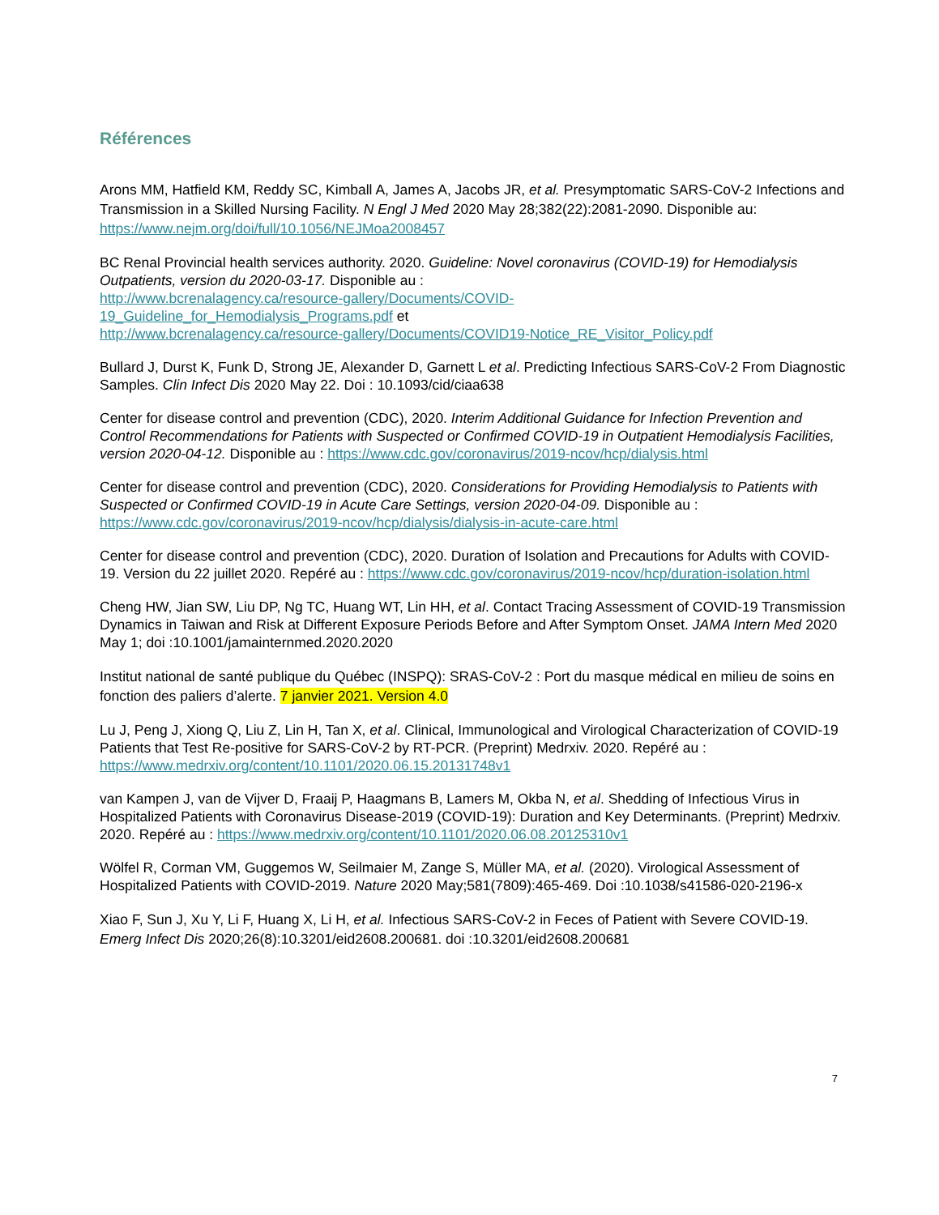Références
Arons MM, Hatfield KM, Reddy SC, Kimball A, James A, Jacobs JR, et al. Presymptomatic SARS-CoV-2 Infections and Transmission in a Skilled Nursing Facility. N Engl J Med 2020 May 28;382(22):2081-2090. Disponible au: https://www.nejm.org/doi/full/10.1056/NEJMoa2008457
BC Renal Provincial health services authority. 2020. Guideline: Novel coronavirus (COVID-19) for Hemodialysis Outpatients, version du 2020-03-17. Disponible au :
http://www.bcrenalagency.ca/resource-gallery/Documents/COVID-
19_Guideline_for_Hemodialysis_Programs.pdf et
http://www.bcrenalagency.ca/resource-gallery/Documents/COVID19-Notice_RE_Visitor_Policy.pdf
Bullard J, Durst K, Funk D, Strong JE, Alexander D, Garnett L et al. Predicting Infectious SARS-CoV-2 From Diagnostic Samples. Clin Infect Dis 2020 May 22. Doi : 10.1093/cid/ciaa638
Center for disease control and prevention (CDC), 2020. Interim Additional Guidance for Infection Prevention and Control Recommendations for Patients with Suspected or Confirmed COVID-19 in Outpatient Hemodialysis Facilities, version 2020-04-12. Disponible au : https://www.cdc.gov/coronavirus/2019-ncov/hcp/dialysis.html
Center for disease control and prevention (CDC), 2020. Considerations for Providing Hemodialysis to Patients with Suspected or Confirmed COVID-19 in Acute Care Settings, version 2020-04-09. Disponible au : https://www.cdc.gov/coronavirus/2019-ncov/hcp/dialysis/dialysis-in-acute-care.html
Center for disease control and prevention (CDC), 2020. Duration of Isolation and Precautions for Adults with COVID-19. Version du 22 juillet 2020. Repéré au : https://www.cdc.gov/coronavirus/2019-ncov/hcp/duration-isolation.html
Cheng HW, Jian SW, Liu DP, Ng TC, Huang WT, Lin HH, et al. Contact Tracing Assessment of COVID-19 Transmission Dynamics in Taiwan and Risk at Different Exposure Periods Before and After Symptom Onset. JAMA Intern Med 2020 May 1; doi :10.1001/jamainternmed.2020.2020
Institut national de santé publique du Québec (INSPQ): SRAS-CoV-2 : Port du masque médical en milieu de soins en fonction des paliers d’alerte. 7 janvier 2021. Version 4.0
Lu J, Peng J, Xiong Q, Liu Z, Lin H, Tan X, et al. Clinical, Immunological and Virological Characterization of COVID-19 Patients that Test Re-positive for SARS-CoV-2 by RT-PCR. (Preprint) Medrxiv. 2020. Repéré au : https://www.medrxiv.org/content/10.1101/2020.06.15.20131748v1
van Kampen J, van de Vijver D, Fraaij P, Haagmans B, Lamers M, Okba N, et al. Shedding of Infectious Virus in Hospitalized Patients with Coronavirus Disease-2019 (COVID-19): Duration and Key Determinants. (Preprint) Medrxiv. 2020. Repéré au : https://www.medrxiv.org/content/10.1101/2020.06.08.20125310v1
Wölfel R, Corman VM, Guggemos W, Seilmaier M, Zange S, Müller MA, et al. (2020). Virological Assessment of Hospitalized Patients with COVID-2019. Nature 2020 May;581(7809):465-469. Doi :10.1038/s41586-020-2196-x
Xiao F, Sun J, Xu Y, Li F, Huang X, Li H, et al. Infectious SARS-CoV-2 in Feces of Patient with Severe COVID-19. Emerg Infect Dis 2020;26(8):10.3201/eid2608.200681. doi :10.3201/eid2608.200681
7